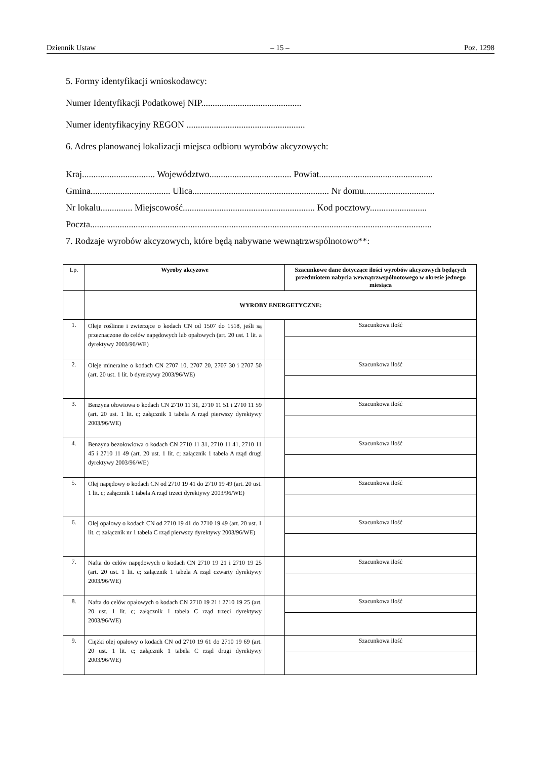Dziennik Ustaw – 15 – Poz. 1298
5. Formy identyfikacji wnioskodawcy:
Numer Identyfikacji Podatkowej NIP............................................
Numer identyfikacyjny REGON ....................................................
6. Adres planowanej lokalizacji miejsca odbioru wyrobów akcyzowych:
Kraj................................ Województwo.................................... Powiat..................................................
Gmina................................... Ulica............................................................ Nr domu...............................
Nr lokalu.............. Miejscowość.......................................................... Kod pocztowy.........................
Poczta......................................................................................................................................................
7. Rodzaje wyrobów akcyzowych, które będą nabywane wewnątrzwspólnotowo**:
| Lp. | Wyroby akcyzowe | | Szacunkowe dane dotyczące ilości wyrobów akcyzowych będących przedmiotem nabycia wewnątrzwspólnotowego w okresie jednego miesiąca |
| | WYROBY ENERGETYCZNE: | | |
| 1. | Oleje roślinne i zwierzęce o kodach CN od 1507 do 1518, jeśli są przeznaczone do celów napędowych lub opałowych (art. 20 ust. 1 lit. a dyrektywy 2003/96/WE) | | Szacunkowa ilość |
| 2. | Oleje mineralne o kodach CN 2707 10, 2707 20, 2707 30 i 2707 50 (art. 20 ust. 1 lit. b dyrektywy 2003/96/WE) | | Szacunkowa ilość |
| 3. | Benzyna ołowiowa o kodach CN 2710 11 31, 2710 11 51 i 2710 11 59 (art. 20 ust. 1 lit. c; załącznik 1 tabela A rząd pierwszy dyrektywy 2003/96/WE) | | Szacunkowa ilość |
| 4. | Benzyna bezołowiowa o kodach CN 2710 11 31, 2710 11 41, 2710 11 45 i 2710 11 49 (art. 20 ust. 1 lit. c; załącznik 1 tabela A rząd drugi dyrektywy 2003/96/WE) | | Szacunkowa ilość |
| 5. | Olej napędowy o kodach CN od 2710 19 41 do 2710 19 49 (art. 20 ust. 1 lit. c; załącznik 1 tabela A rząd trzeci dyrektywy 2003/96/WE) | | Szacunkowa ilość |
| 6. | Olej opałowy o kodach CN od 2710 19 41 do 2710 19 49 (art. 20 ust. 1 lit. c; załącznik nr 1 tabela C rząd pierwszy dyrektywy 2003/96/WE) | | Szacunkowa ilość |
| 7. | Nafta do celów napędowych o kodach CN 2710 19 21 i 2710 19 25 (art. 20 ust. 1 lit. c; załącznik 1 tabela A rząd czwarty dyrektywy 2003/96/WE) | | Szacunkowa ilość |
| 8. | Nafta do celów opałowych o kodach CN 2710 19 21 i 2710 19 25 (art. 20 ust. 1 lit. c; załącznik 1 tabela C rząd trzeci dyrektywy 2003/96/WE) | | Szacunkowa ilość |
| 9. | Ciężki olej opałowy o kodach CN od 2710 19 61 do 2710 19 69 (art. 20 ust. 1 lit. c; załącznik 1 tabela C rząd drugi dyrektywy 2003/96/WE) | | Szacunkowa ilość |